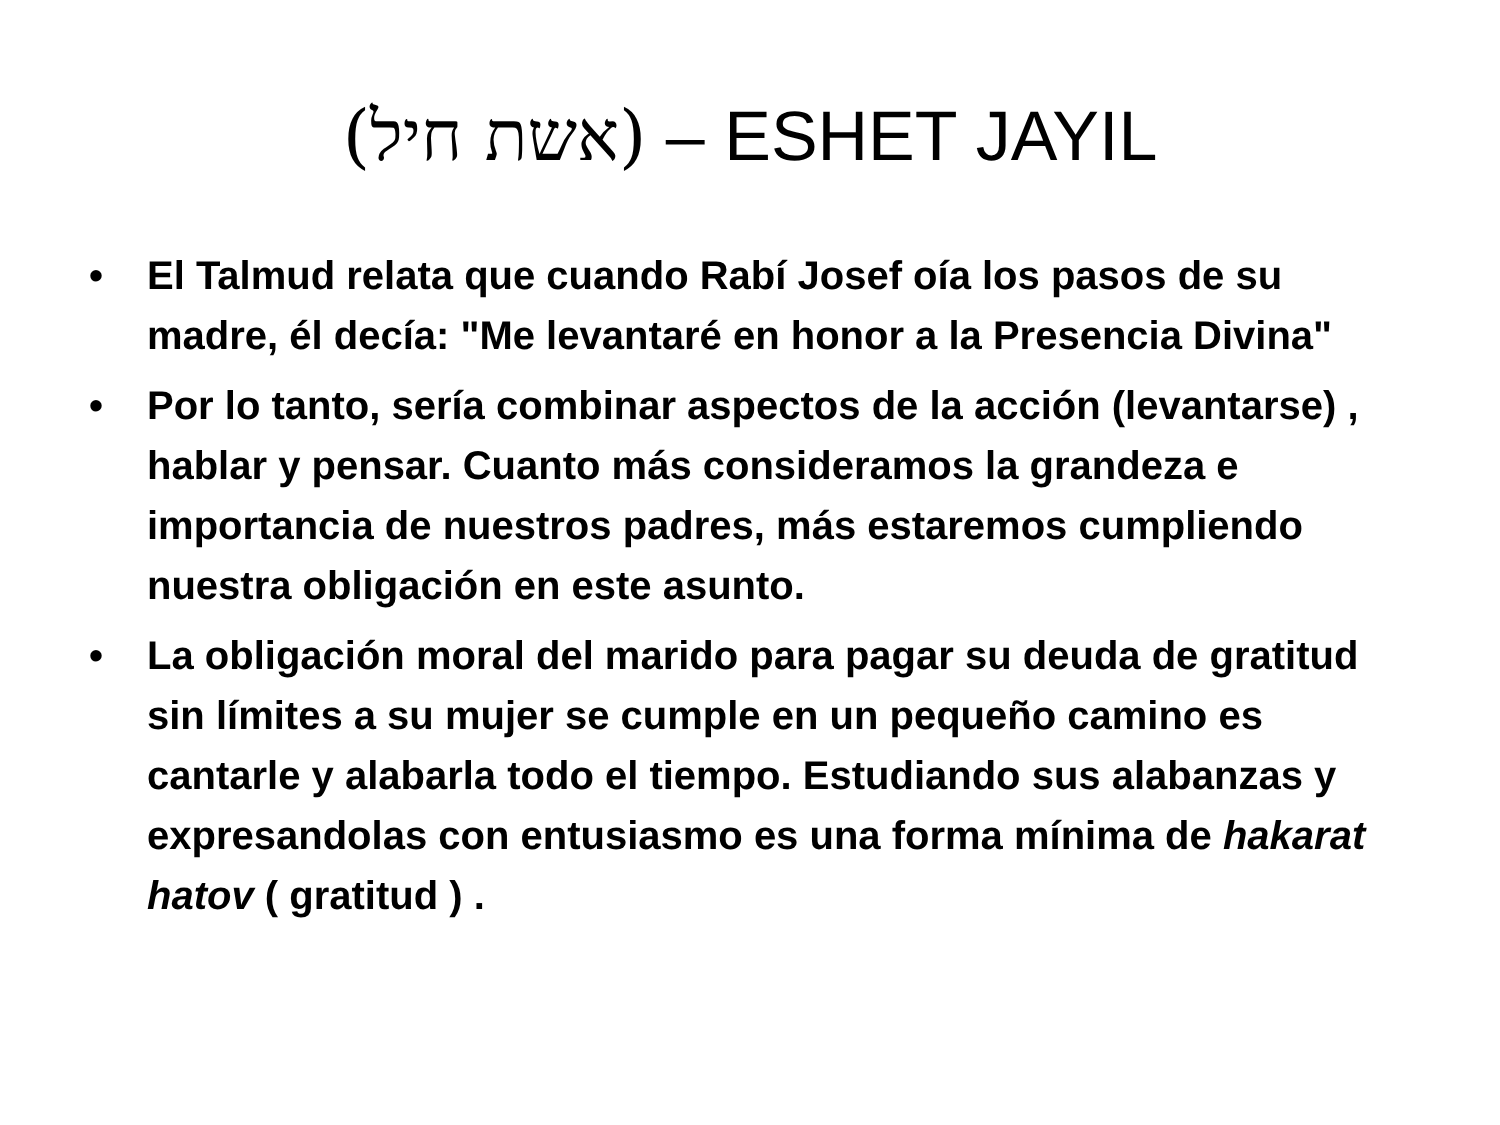(אשת חיל) – ESHET JAYIL
• El Talmud relata que cuando Rabí Josef oía los pasos de su madre, él decía: "Me levantaré en honor a la Presencia Divina"
• Por lo tanto, sería combinar aspectos de la acción (levantarse) , hablar y pensar. Cuanto más consideramos la grandeza e importancia de nuestros padres, más estaremos cumpliendo nuestra obligación en este asunto.
• La obligación moral del marido para pagar su deuda de gratitud sin límites a su mujer se cumple en un pequeño camino es cantarle y alabarla todo el tiempo. Estudiando sus alabanzas y expresandolas con entusiasmo es una forma mínima de hakarat hatov ( gratitud ) .